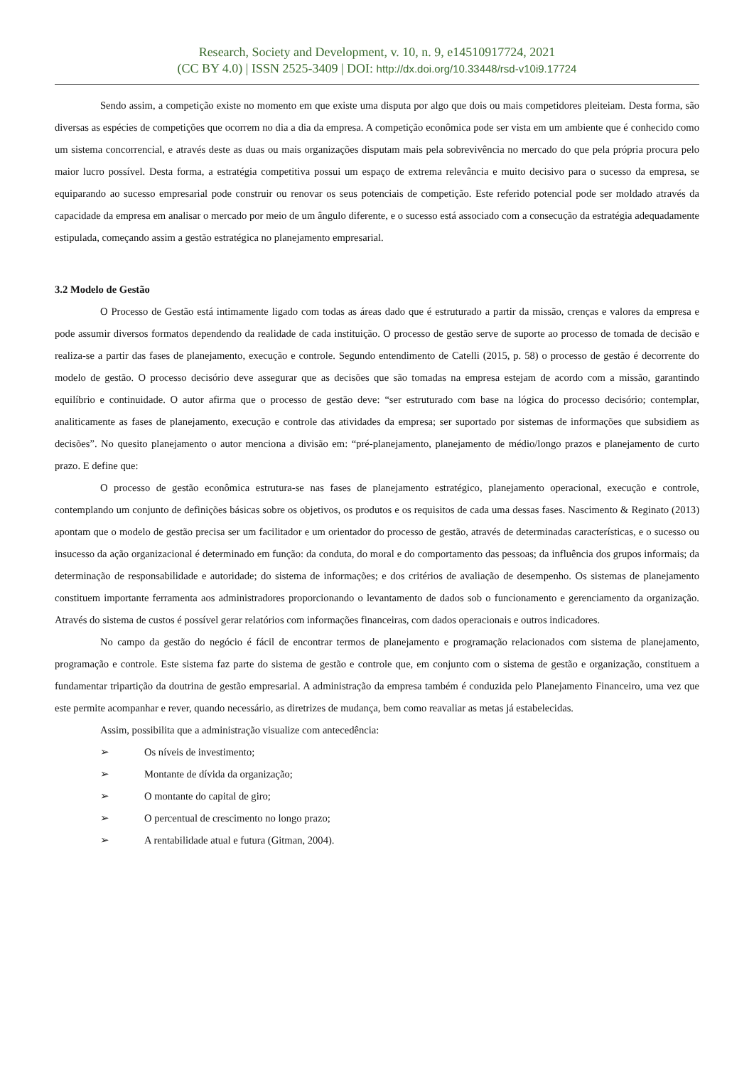Research, Society and Development, v. 10, n. 9, e14510917724, 2021
(CC BY 4.0) | ISSN 2525-3409 | DOI: http://dx.doi.org/10.33448/rsd-v10i9.17724
Sendo assim, a competição existe no momento em que existe uma disputa por algo que dois ou mais competidores pleiteiam. Desta forma, são diversas as espécies de competições que ocorrem no dia a dia da empresa. A competição econômica pode ser vista em um ambiente que é conhecido como um sistema concorrencial, e através deste as duas ou mais organizações disputam mais pela sobrevivência no mercado do que pela própria procura pelo maior lucro possível. Desta forma, a estratégia competitiva possui um espaço de extrema relevância e muito decisivo para o sucesso da empresa, se equiparando ao sucesso empresarial pode construir ou renovar os seus potenciais de competição. Este referido potencial pode ser moldado através da capacidade da empresa em analisar o mercado por meio de um ângulo diferente, e o sucesso está associado com a consecução da estratégia adequadamente estipulada, começando assim a gestão estratégica no planejamento empresarial.
3.2 Modelo de Gestão
O Processo de Gestão está intimamente ligado com todas as áreas dado que é estruturado a partir da missão, crenças e valores da empresa e pode assumir diversos formatos dependendo da realidade de cada instituição. O processo de gestão serve de suporte ao processo de tomada de decisão e realiza-se a partir das fases de planejamento, execução e controle. Segundo entendimento de Catelli (2015, p. 58) o processo de gestão é decorrente do modelo de gestão. O processo decisório deve assegurar que as decisões que são tomadas na empresa estejam de acordo com a missão, garantindo equilíbrio e continuidade. O autor afirma que o processo de gestão deve: “ser estruturado com base na lógica do processo decisório; contemplar, analiticamente as fases de planejamento, execução e controle das atividades da empresa; ser suportado por sistemas de informações que subsidiem as decisões”. No quesito planejamento o autor menciona a divisão em: “pré-planejamento, planejamento de médio/longo prazos e planejamento de curto prazo. E define que:
O processo de gestão econômica estrutura-se nas fases de planejamento estratégico, planejamento operacional, execução e controle, contemplando um conjunto de definições básicas sobre os objetivos, os produtos e os requisitos de cada uma dessas fases. Nascimento & Reginato (2013) apontam que o modelo de gestão precisa ser um facilitador e um orientador do processo de gestão, através de determinadas características, e o sucesso ou insucesso da ação organizacional é determinado em função: da conduta, do moral e do comportamento das pessoas; da influência dos grupos informais; da determinação de responsabilidade e autoridade; do sistema de informações; e dos critérios de avaliação de desempenho. Os sistemas de planejamento constituem importante ferramenta aos administradores proporcionando o levantamento de dados sob o funcionamento e gerenciamento da organização. Através do sistema de custos é possível gerar relatórios com informações financeiras, com dados operacionais e outros indicadores.
No campo da gestão do negócio é fácil de encontrar termos de planejamento e programação relacionados com sistema de planejamento, programação e controle. Este sistema faz parte do sistema de gestão e controle que, em conjunto com o sistema de gestão e organização, constituem a fundamentar tripartição da doutrina de gestão empresarial. A administração da empresa também é conduzida pelo Planejamento Financeiro, uma vez que este permite acompanhar e rever, quando necessário, as diretrizes de mudança, bem como reavaliar as metas já estabelecidas.
Assim, possibilita que a administração visualize com antecedência:
➢ Os níveis de investimento;
➢ Montante de dívida da organização;
➢ O montante do capital de giro;
➢ O percentual de crescimento no longo prazo;
➢ A rentabilidade atual e futura (Gitman, 2004).